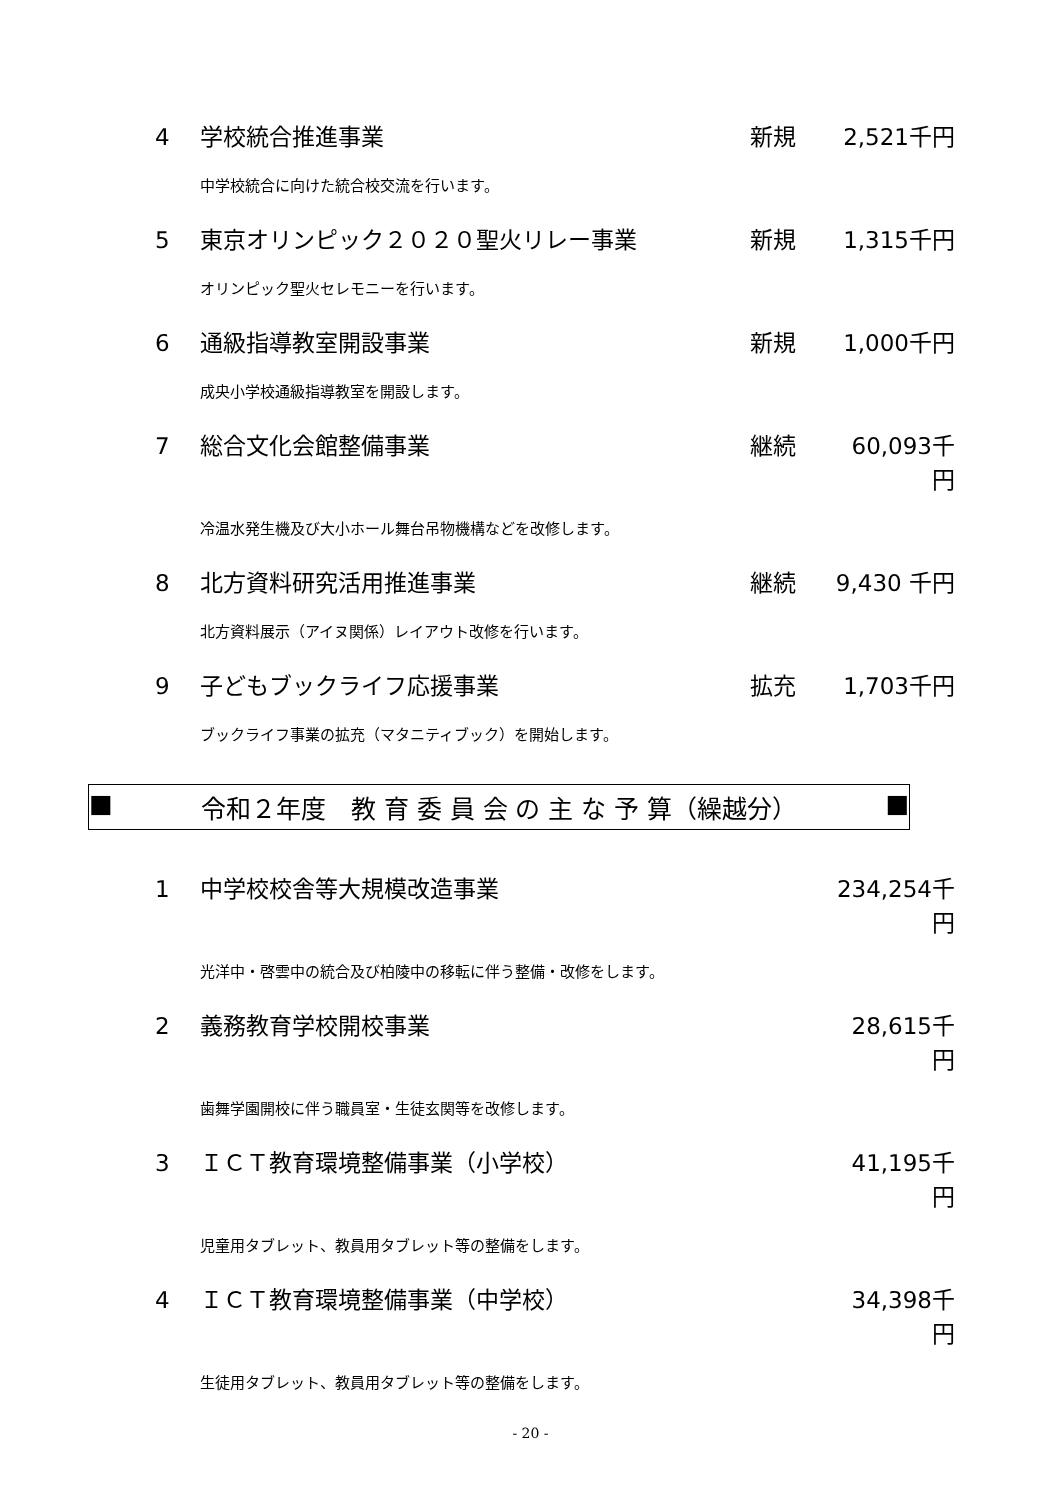4 学校統合推進事業 新規 2,521千円
中学校統合に向けた統合校交流を行います。
5 東京オリンピック２０２０聖火リレー事業 新規 1,315千円
オリンピック聖火セレモニーを行います。
6 通級指導教室開設事業 新規 1,000千円
成央小学校通級指導教室を開設します。
7 総合文化会館整備事業 継続 60,093千円
冷温水発生機及び大小ホール舞台吊物機構などを改修します。
8 北方資料研究活用推進事業 継続 9,430 千円
北方資料展示（アイヌ関係）レイアウト改修を行います。
9 子どもブックライフ応援事業 拡充 1,703千円
ブックライフ事業の拡充（マタニティブック）を開始します。
■ 令和２年度　教 育 委 員 会 の 主 な 予 算（繰越分） ■
1 中学校校舎等大規模改造事業 234,254千円
光洋中・啓雲中の統合及び柏陵中の移転に伴う整備・改修をします。
2 義務教育学校開校事業 28,615千円
歯舞学園開校に伴う職員室・生徒玄関等を改修します。
3 ＩＣＴ教育環境整備事業（小学校） 41,195千円
児童用タブレット、教員用タブレット等の整備をします。
4 ＩＣＴ教育環境整備事業（中学校） 34,398千円
生徒用タブレット、教員用タブレット等の整備をします。
- 20 -